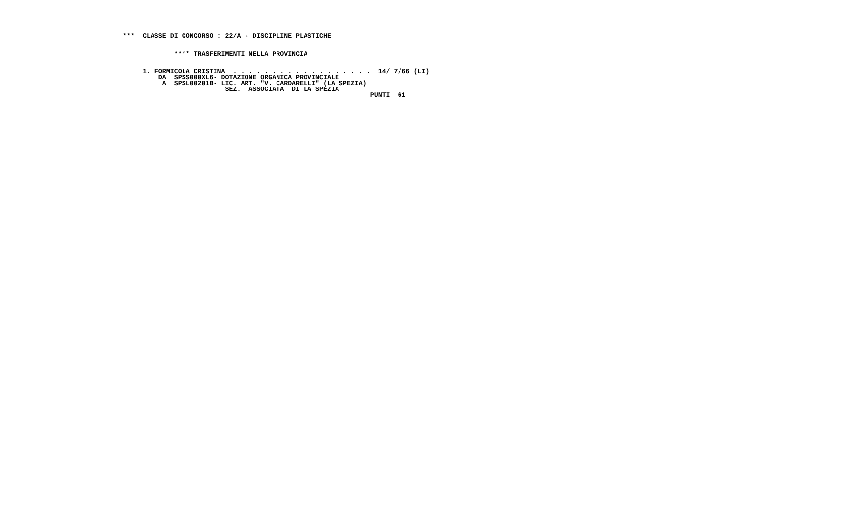***  CLASSE DI CONCORSO : 22/A - DISCIPLINE PLASTICHE


             **** TRASFERIMENTI NELLA PROVINCIA


     1. FORMICOLA CRISTINA  . . . . . . . . . . . . . . . . . .  14/ 7/66 (LI)
         DA  SPSS000XL6- DOTAZIONE ORGANICA PROVINCIALE
          A  SPSL00201B- LIC. ART. "V. CARDARELLI" (LA SPEZIA)
                          SEZ.  ASSOCIATA  DI LA SPEZIA
                                                               PUNTI  61